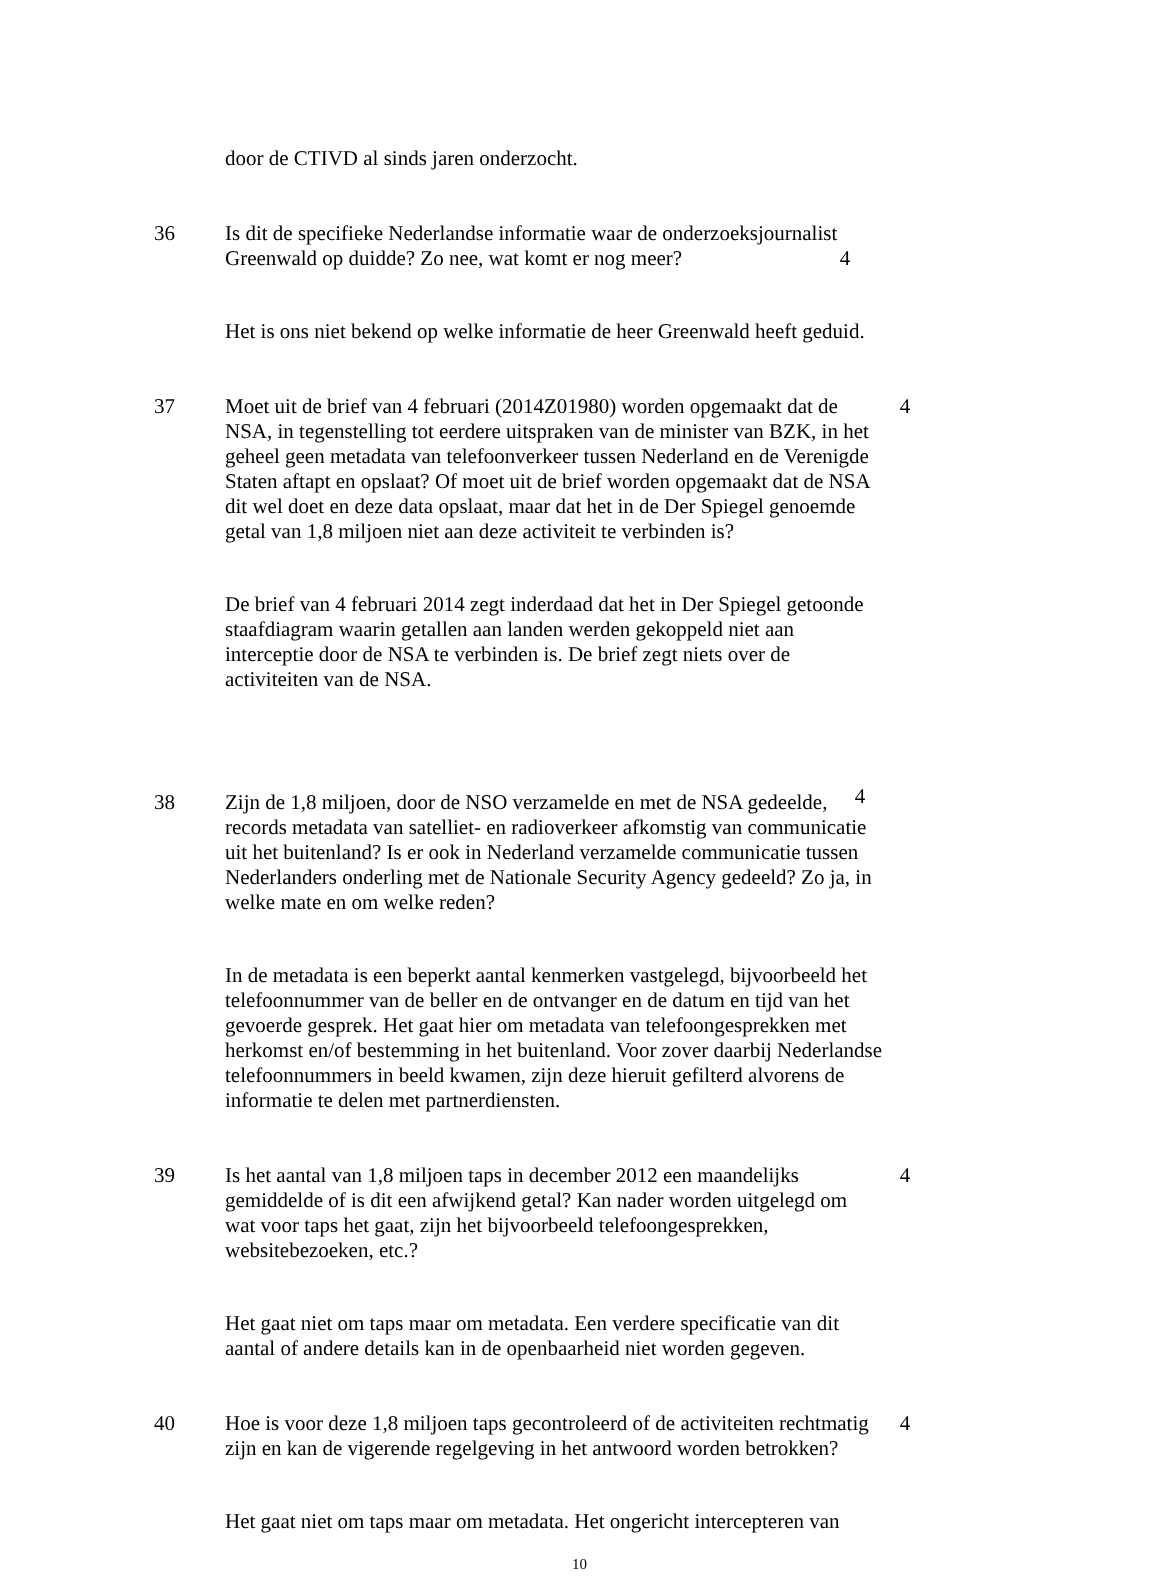door de CTIVD al sinds jaren onderzocht.
36 Is dit de specifieke Nederlandse informatie waar de onderzoeksjournalist Greenwald op duidde? Zo nee, wat komt er nog meer?
4
Het is ons niet bekend op welke informatie de heer Greenwald heeft geduid.
37 Moet uit de brief van 4 februari (2014Z01980) worden opgemaakt dat de NSA, in tegenstelling tot eerdere uitspraken van de minister van BZK, in het geheel geen metadata van telefoonverkeer tussen Nederland en de Verenigde Staten aftapt en opslaat? Of moet uit de brief worden opgemaakt dat de NSA dit wel doet en deze data opslaat, maar dat het in de Der Spiegel genoemde getal van 1,8 miljoen niet aan deze activiteit te verbinden is?
4
De brief van 4 februari 2014 zegt inderdaad dat het in Der Spiegel getoonde staafdiagram waarin getallen aan landen werden gekoppeld niet aan interceptie door de NSA te verbinden is. De brief zegt niets over de activiteiten van de NSA.
38 Zijn de 1,8 miljoen, door de NSO verzamelde en met de NSA gedeelde, records metadata van satelliet- en radioverkeer afkomstig van communicatie uit het buitenland? Is er ook in Nederland verzamelde communicatie tussen Nederlanders onderling met de Nationale Security Agency gedeeld? Zo ja, in welke mate en om welke reden?
4
In de metadata is een beperkt aantal kenmerken vastgelegd, bijvoorbeeld het telefoonnummer van de beller en de ontvanger en de datum en tijd van het gevoerde gesprek. Het gaat hier om metadata van telefoongesprekken met herkomst en/of bestemming in het buitenland. Voor zover daarbij Nederlandse telefoonnummers in beeld kwamen, zijn deze hieruit gefilterd alvorens de informatie te delen met partnerdiensten.
39 Is het aantal van 1,8 miljoen taps in december 2012 een maandelijks gemiddelde of is dit een afwijkend getal? Kan nader worden uitgelegd om wat voor taps het gaat, zijn het bijvoorbeeld telefoongesprekken, websitebezoeken, etc.?
4
Het gaat niet om taps maar om metadata. Een verdere specificatie van dit aantal of andere details kan in de openbaarheid niet worden gegeven.
40 Hoe is voor deze 1,8 miljoen taps gecontroleerd of de activiteiten rechtmatig zijn en kan de vigerende regelgeving in het antwoord worden betrokken?
4
Het gaat niet om taps maar om metadata. Het ongericht intercepteren van
10